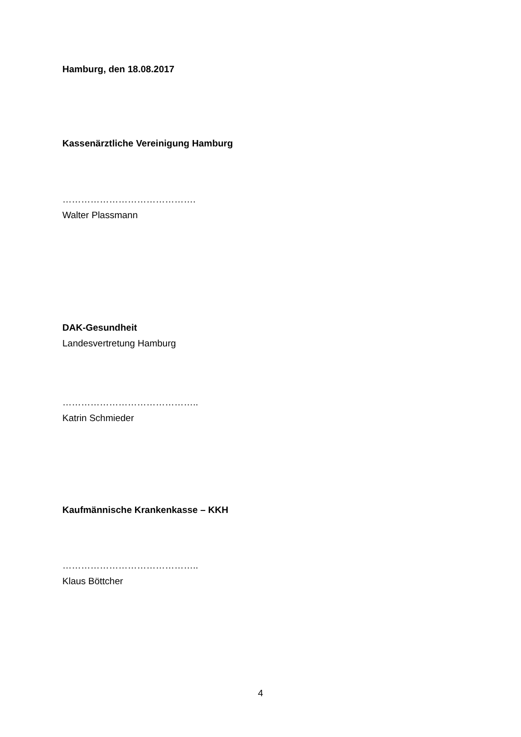Hamburg, den 18.08.2017
Kassenärztliche Vereinigung Hamburg
…………………………………….
Walter Plassmann
DAK-Gesundheit
Landesvertretung Hamburg
……………………………………..
Katrin Schmieder
Kaufmännische Krankenkasse – KKH
……………………………………..
Klaus Böttcher
4